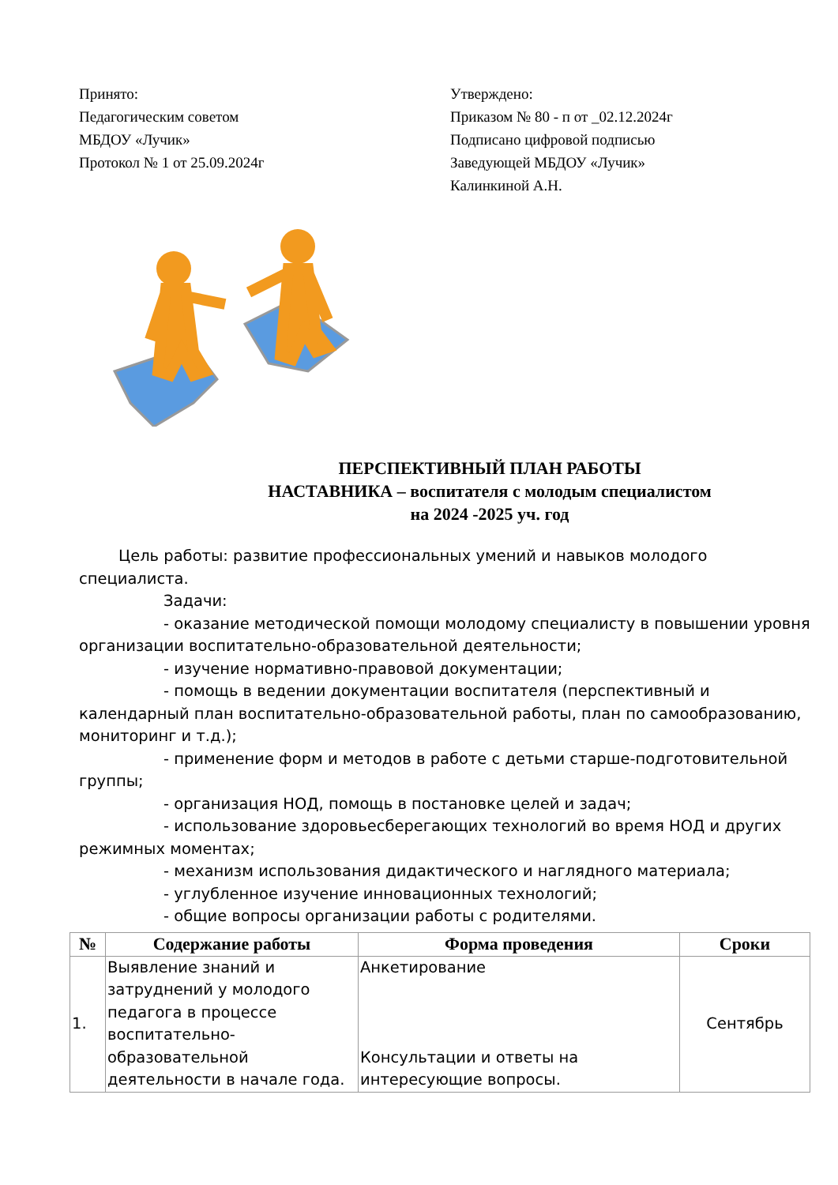Принято:
Педагогическим советом
МБДОУ «Лучик»
Протокол № 1 от 25.09.2024г
Утверждено:
Приказом № 80 - п от _02.12.2024г
Подписано цифровой подписью
Заведующей МБДОУ «Лучик»
Калинкиной А.Н.
ПЕРСПЕКТИВНЫЙ ПЛАН РАБОТЫ
НАСТАВНИКА – воспитателя с молодым специалистом
на 2024 -2025 уч. год
Цель работы: развитие профессиональных умений и навыков молодого специалиста.
Задачи:
- оказание методической помощи молодому специалисту в повышении уровня организации воспитательно-образовательной деятельности;
- изучение нормативно-правовой документации;
- помощь в ведении документации воспитателя (перспективный и календарный план воспитательно-образовательной работы, план по самообразованию, мониторинг и т.д.);
- применение форм и методов в работе с детьми старше-подготовительной группы;
- организация НОД, помощь в постановке целей и задач;
- использование здоровьесберегающих технологий во время НОД и других режимных моментах;
- механизм использования дидактического и наглядного материала;
- углубленное изучение инновационных технологий;
- общие вопросы организации работы с родителями.
| № | Содержание работы | Форма проведения | Сроки |
| --- | --- | --- | --- |
| 1. | Выявление знаний и затруднений у молодого педагога в процессе воспитательно-образовательной деятельности в начале года. | Анкетирование Консультации и ответы на интересующие вопросы. | Сентябрь |